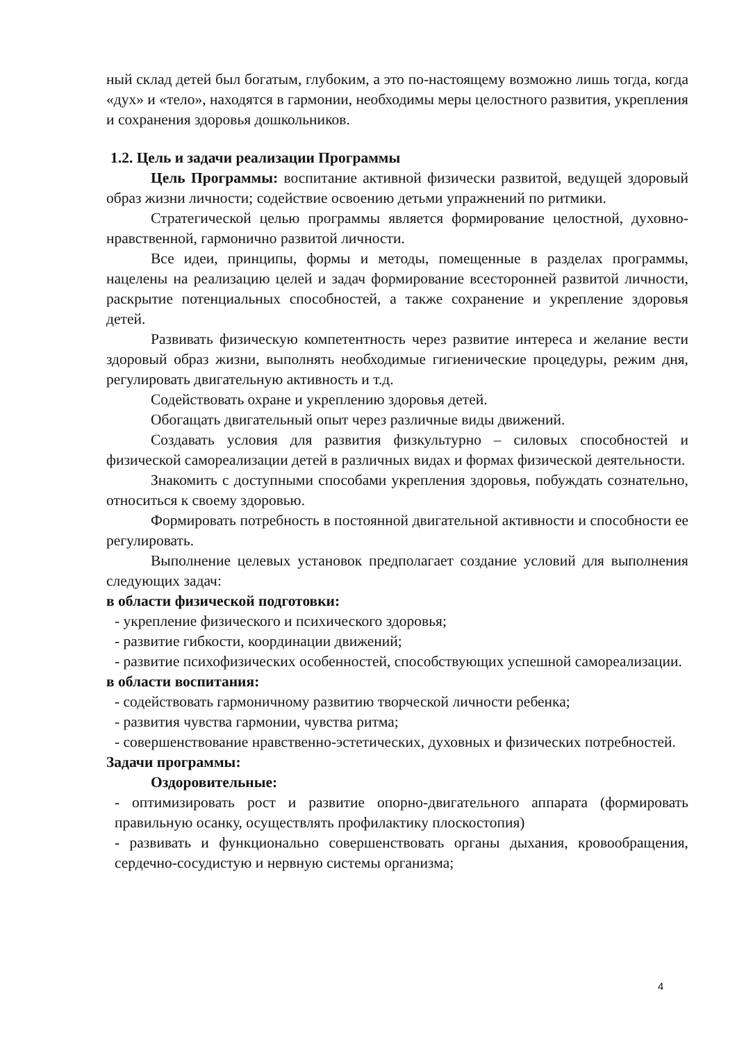ный склад детей был богатым, глубоким, а это по-настоящему возможно лишь тогда, когда «дух» и «тело», находятся в гармонии, необходимы меры целостного развития, укрепления и сохранения здоровья дошкольников.
1.2. Цель и задачи реализации Программы
Цель Программы: воспитание активной физически развитой, ведущей здоровый образ жизни личности; содействие освоению детьми упражнений по ритмики.
Стратегической целью программы является формирование целостной, духовно-нравственной, гармонично развитой личности.
Все идеи, принципы, формы и методы, помещенные в разделах программы, нацелены на реализацию целей и задач формирование всесторонней развитой личности, раскрытие потенциальных способностей, а также сохранение и укрепление здоровья детей.
Развивать физическую компетентность через развитие интереса и желание вести здоровый образ жизни, выполнять необходимые гигиенические процедуры, режим дня, регулировать двигательную активность и т.д.
Содействовать охране и укреплению здоровья детей.
Обогащать двигательный опыт через различные виды движений.
Создавать условия для развития физкультурно – силовых способностей и физической самореализации детей в различных видах и формах физической деятельности.
Знакомить с доступными способами укрепления здоровья, побуждать сознательно, относиться к своему здоровью.
Формировать потребность в постоянной двигательной активности и способности ее регулировать.
Выполнение целевых установок предполагает создание условий для выполнения следующих задач:
в области физической подготовки:
- укрепление физического и психического здоровья;
- развитие гибкости, координации движений;
- развитие психофизических особенностей, способствующих успешной самореализации.
в области воспитания:
- содействовать гармоничному развитию творческой личности ребенка;
- развития чувства гармонии, чувства ритма;
- совершенствование нравственно-эстетических, духовных и физических потребностей.
Задачи программы:
Оздоровительные:
- оптимизировать рост и развитие опорно-двигательного аппарата (формировать правильную осанку, осуществлять профилактику плоскостопия)
- развивать и функционально совершенствовать органы дыхания, кровообращения, сердечно-сосудистую и нервную системы организма;
4